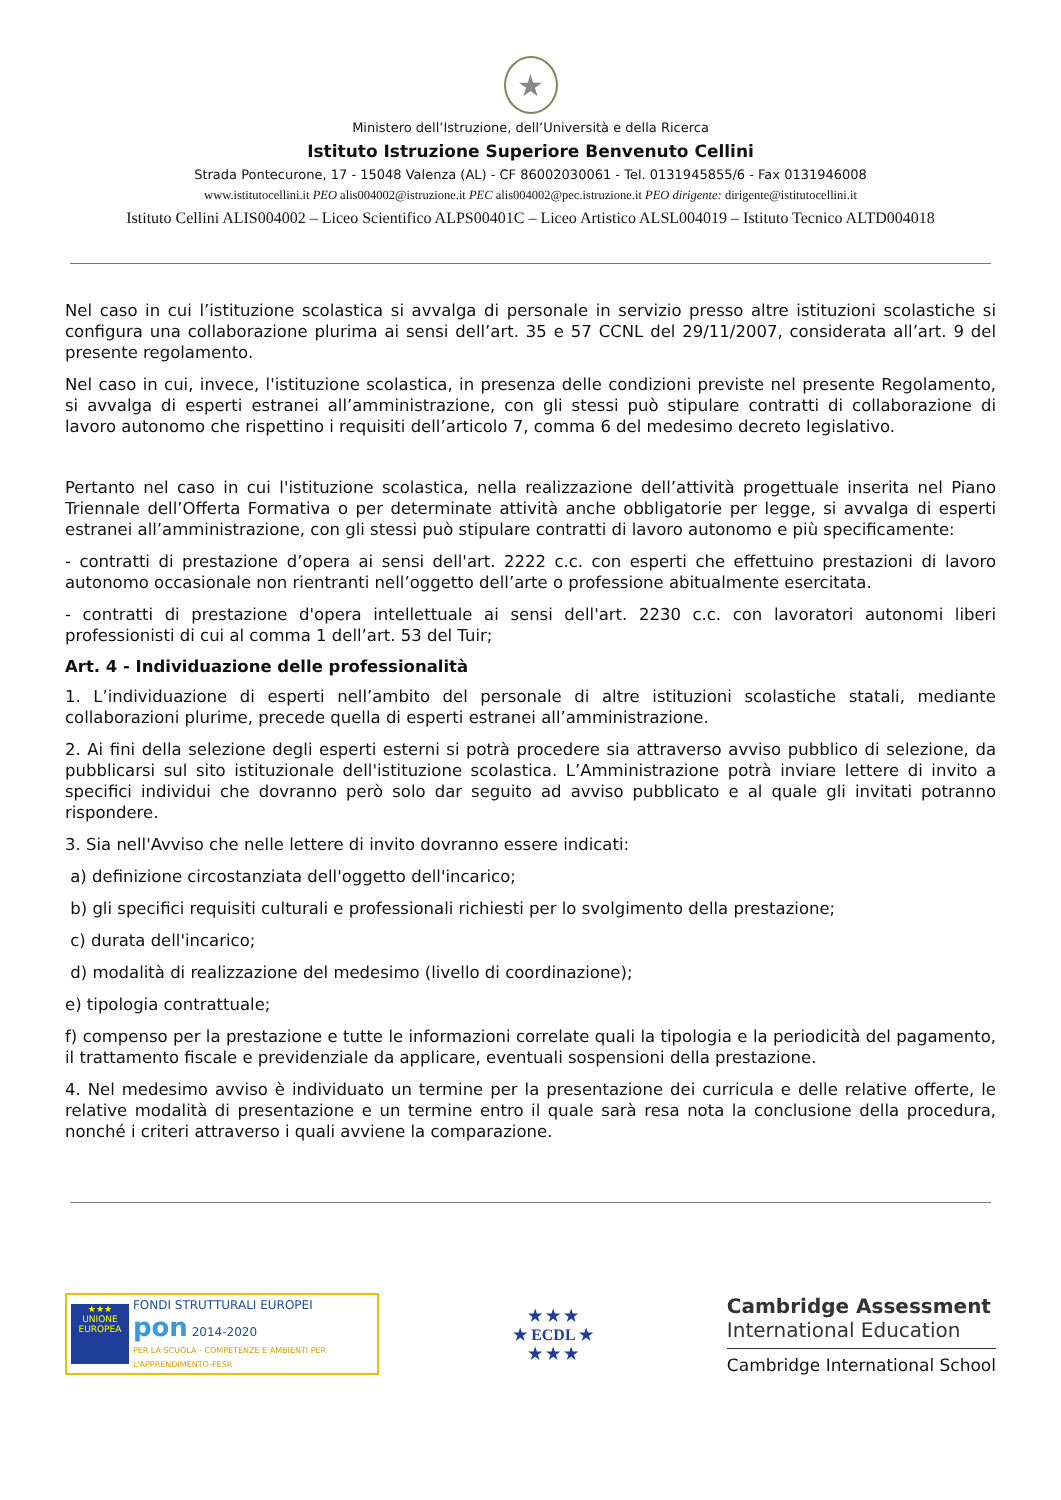★
Ministero dell’Istruzione, dell’Università e della Ricerca
Istituto Istruzione Superiore Benvenuto Cellini
Strada Pontecurone, 17 - 15048 Valenza (AL) - CF 86002030061 - Tel. 0131945855/6 - Fax 0131946008
www.istitutocellini.it PEO alis004002@istruzione.it PEC alis004002@pec.istruzione.it PEO dirigente: dirigente@istitutocellini.it
Istituto Cellini ALIS004002 – Liceo Scientifico ALPS00401C – Liceo Artistico ALSL004019 – Istituto Tecnico ALTD004018
Nel caso in cui l’istituzione scolastica si avvalga di personale in servizio presso altre istituzioni scolastiche si configura una collaborazione plurima ai sensi dell’art. 35 e 57 CCNL del 29/11/2007, considerata all’art. 9 del presente regolamento.
Nel caso in cui, invece, l'istituzione scolastica, in presenza delle condizioni previste nel presente Regolamento, si avvalga di esperti estranei all’amministrazione, con gli stessi può stipulare contratti di collaborazione di lavoro autonomo che rispettino i requisiti dell’articolo 7, comma 6 del medesimo decreto legislativo.
Pertanto nel caso in cui l'istituzione scolastica, nella realizzazione dell’attività progettuale inserita nel Piano Triennale dell’Offerta Formativa o per determinate attività anche obbligatorie per legge, si avvalga di esperti estranei all’amministrazione, con gli stessi può stipulare contratti di lavoro autonomo e più specificamente:
- contratti di prestazione d’opera ai sensi dell'art. 2222 c.c. con esperti che effettuino prestazioni di lavoro autonomo occasionale non rientranti nell’oggetto dell’arte o professione abitualmente esercitata.
- contratti di prestazione d'opera intellettuale ai sensi dell'art. 2230 c.c. con lavoratori autonomi liberi professionisti di cui al comma 1 dell’art. 53 del Tuir;
Art. 4 - Individuazione delle professionalità
1. L’individuazione di esperti nell’ambito del personale di altre istituzioni scolastiche statali, mediante collaborazioni plurime, precede quella di esperti estranei all’amministrazione.
2. Ai fini della selezione degli esperti esterni si potrà procedere sia attraverso avviso pubblico di selezione, da pubblicarsi sul sito istituzionale dell'istituzione scolastica. L’Amministrazione potrà inviare lettere di invito a specifici individui che dovranno però solo dar seguito ad avviso pubblicato e al quale gli invitati potranno rispondere.
3. Sia nell'Avviso che nelle lettere di invito dovranno essere indicati:
a) definizione circostanziata dell'oggetto dell'incarico;
b) gli specifici requisiti culturali e professionali richiesti per lo svolgimento della prestazione;
c) durata dell'incarico;
d) modalità di realizzazione del medesimo (livello di coordinazione);
e) tipologia contrattuale;
f) compenso per la prestazione e tutte le informazioni correlate quali la tipologia e la periodicità del pagamento, il trattamento fiscale e previdenziale da applicare, eventuali sospensioni della prestazione.
4. Nel medesimo avviso è individuato un termine per la presentazione dei curricula e delle relative offerte, le relative modalità di presentazione e un termine entro il quale sarà resa nota la conclusione della procedura, nonché i criteri attraverso i quali avviene la comparazione.
★★★
UNIONE EUROPEA
FONDI STRUTTURALI EUROPEI
pon 2014-2020
PER LA SCUOLA - COMPETENZE E AMBIENTI PER L'APPRENDIMENTO-FESR
★ ★ ★
★ ECDL ★
★ ★ ★
Cambridge Assessment
International Education
Cambridge International School